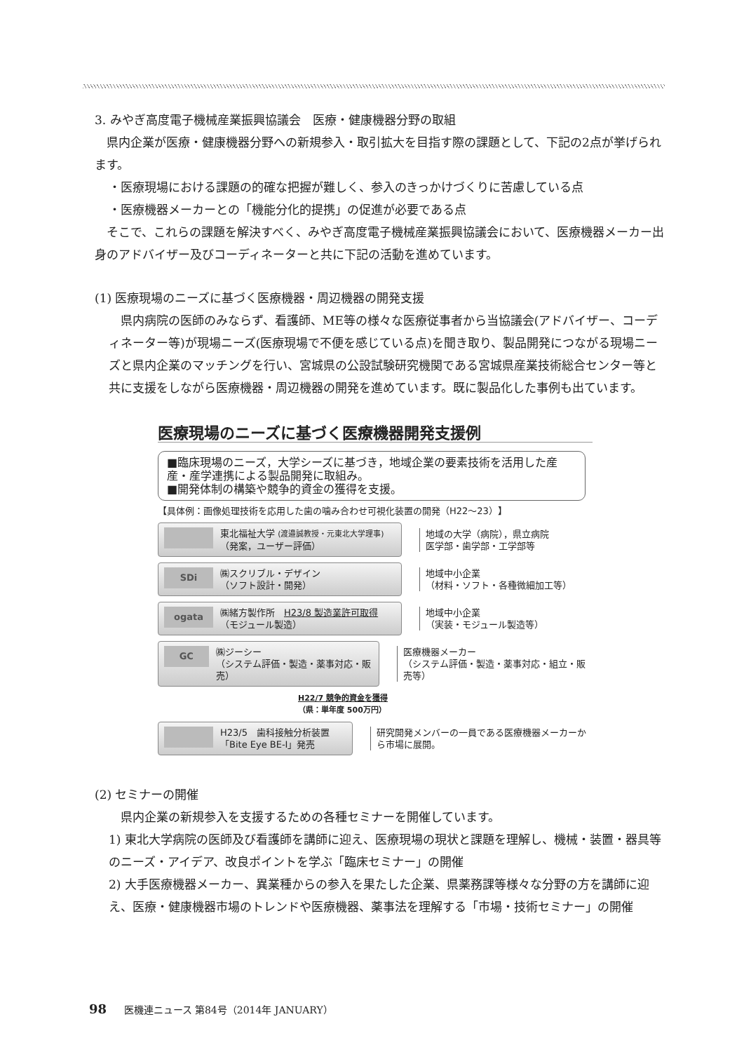3. みやぎ高度電子機械産業振興協議会　医療・健康機器分野の取組
県内企業が医療・健康機器分野への新規参入・取引拡大を目指す際の課題として、下記の2点が挙げられます。
・医療現場における課題の的確な把握が難しく、参入のきっかけづくりに苦慮している点
・医療機器メーカーとの「機能分化的提携」の促進が必要である点
そこで、これらの課題を解決すべく、みやぎ高度電子機械産業振興協議会において、医療機器メーカー出身のアドバイザー及びコーディネーターと共に下記の活動を進めています。
(1) 医療現場のニーズに基づく医療機器・周辺機器の開発支援
県内病院の医師のみならず、看護師、ME等の様々な医療従事者から当協議会(アドバイザー、コーディネーター等)が現場ニーズ(医療現場で不便を感じている点)を聞き取り、製品開発につながる現場ニーズと県内企業のマッチングを行い、宮城県の公設試験研究機関である宮城県産業技術総合センター等と共に支援をしながら医療機器・周辺機器の開発を進めています。既に製品化した事例も出ています。
医療現場のニーズに基づく医療機器開発支援例
■臨床現場のニーズ，大学シーズに基づき，地域企業の要素技術を活用した産産・産学連携による製品開発に取組み。
■開発体制の構築や競争的資金の獲得を支援。
【具体例：画像処理技術を応用した歯の噛み合わせ可視化装置の開発（H22～23）】
東北福祉大学 (渡邉誠教授・元東北大学理事)
（発案，ユーザー評価）
地域の大学（病院），県立病院
医学部・歯学部・工学部等
SDi
㈱スクリブル・デザイン
（ソフト設計・開発）
地域中小企業
（材料・ソフト・各種微細加工等）
ogata
㈱緒方製作所　H23/8 製造業許可取得
（モジュール製造）
地域中小企業
（実装・モジュール製造等）
GC
㈱ジーシー
（システム評価・製造・薬事対応・販売）
医療機器メーカー
（システム評価・製造・薬事対応・組立・販売等）
H22/7 競争的資金を獲得
（県：単年度 500万円）
H23/5　歯科接触分析装置
「Bite Eye BE-Ⅰ」発売
研究開発メンバーの一員である医療機器メーカーから市場に展開。
(2) セミナーの開催
県内企業の新規参入を支援するための各種セミナーを開催しています。
1) 東北大学病院の医師及び看護師を講師に迎え、医療現場の現状と課題を理解し、機械・装置・器具等のニーズ・アイデア、改良ポイントを学ぶ「臨床セミナー」の開催
2) 大手医療機器メーカー、異業種からの参入を果たした企業、県薬務課等様々な分野の方を講師に迎え、医療・健康機器市場のトレンドや医療機器、薬事法を理解する「市場・技術セミナー」の開催
98 医機連ニュース 第84号（2014年 JANUARY）